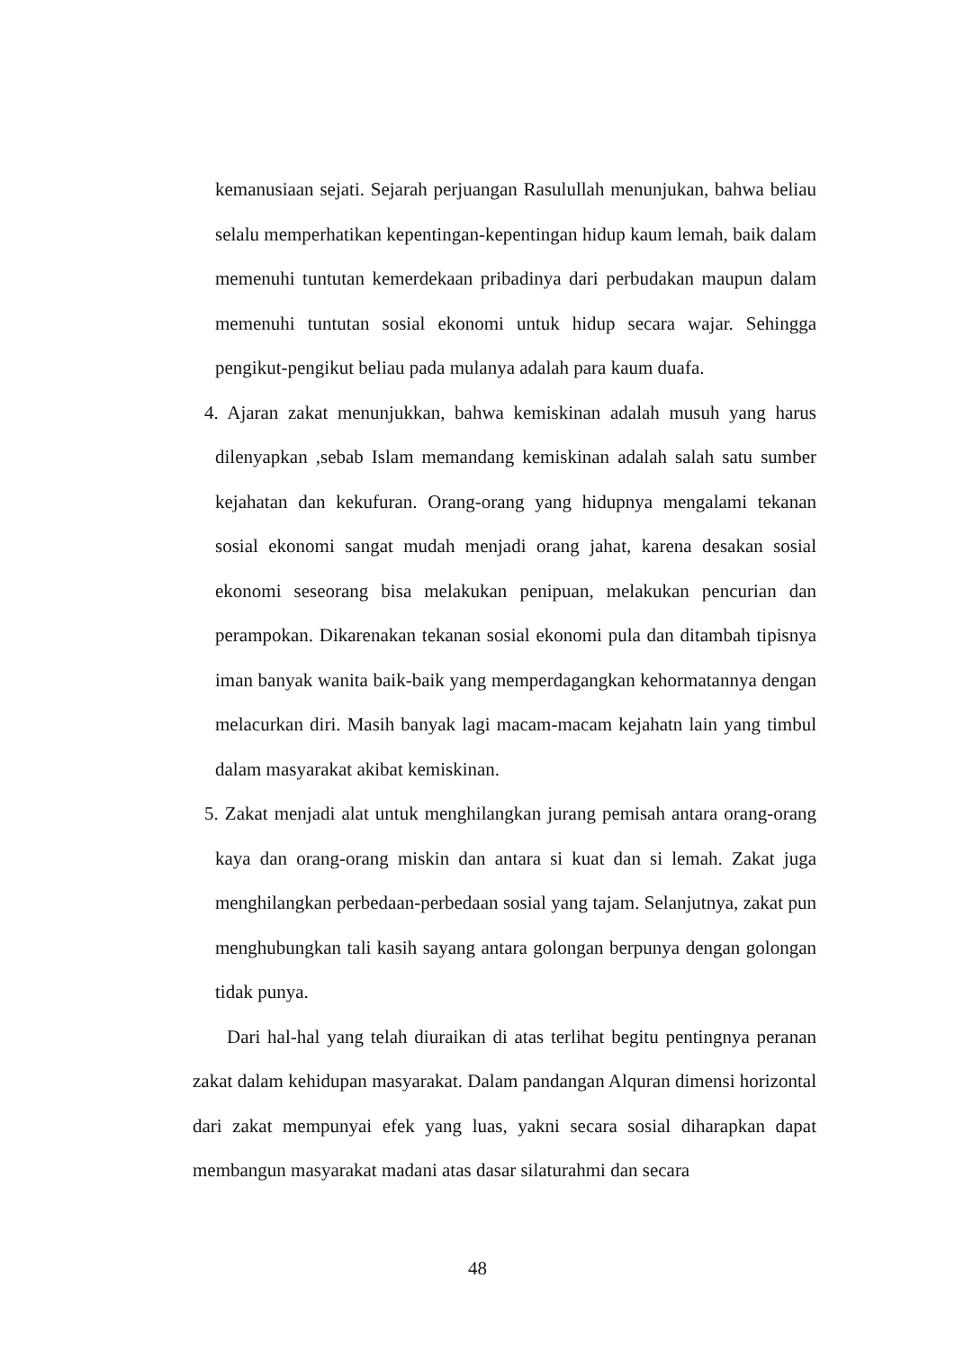kemanusiaan sejati. Sejarah perjuangan Rasulullah menunjukan, bahwa beliau selalu memperhatikan kepentingan-kepentingan hidup kaum lemah, baik dalam memenuhi tuntutan kemerdekaan pribadinya dari perbudakan maupun dalam memenuhi tuntutan sosial ekonomi untuk hidup secara wajar. Sehingga pengikut-pengikut beliau pada mulanya adalah para kaum duafa.
4. Ajaran zakat menunjukkan, bahwa kemiskinan adalah musuh yang harus dilenyapkan ,sebab Islam memandang kemiskinan adalah salah satu sumber kejahatan dan kekufuran. Orang-orang yang hidupnya mengalami tekanan sosial ekonomi sangat mudah menjadi orang jahat, karena desakan sosial ekonomi seseorang bisa melakukan penipuan, melakukan pencurian dan perampokan. Dikarenakan tekanan sosial ekonomi pula dan ditambah tipisnya iman banyak wanita baik-baik yang memperdagangkan kehormatannya dengan melacurkan diri. Masih banyak lagi macam-macam kejahatn lain yang timbul dalam masyarakat akibat kemiskinan.
5. Zakat menjadi alat untuk menghilangkan jurang pemisah antara orang-orang kaya dan orang-orang miskin dan antara si kuat dan si lemah. Zakat juga menghilangkan perbedaan-perbedaan sosial yang tajam. Selanjutnya, zakat pun menghubungkan tali kasih sayang antara golongan berpunya dengan golongan tidak punya.
Dari hal-hal yang telah diuraikan di atas terlihat begitu pentingnya peranan zakat dalam kehidupan masyarakat. Dalam pandangan Alquran dimensi horizontal dari zakat mempunyai efek yang luas, yakni secara sosial diharapkan dapat membangun masyarakat madani atas dasar silaturahmi dan secara
48